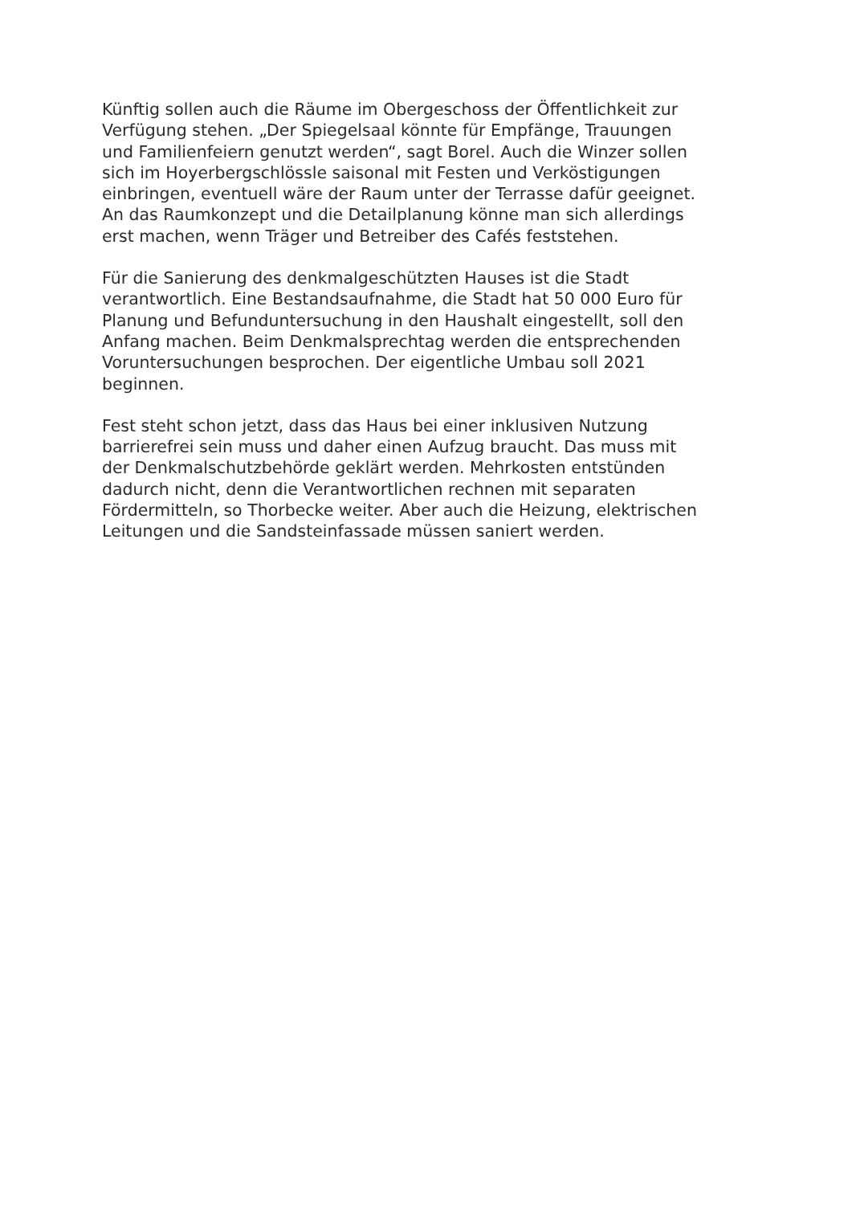Künftig sollen auch die Räume im Obergeschoss der Öffentlichkeit zur
Verfügung stehen. „Der Spiegelsaal könnte für Empfänge, Trauungen
und Familienfeiern genutzt werden“, sagt Borel. Auch die Winzer sollen
sich im Hoyerbergschlössle saisonal mit Festen und Verköstigungen
einbringen, eventuell wäre der Raum unter der Terrasse dafür geeignet.
An das Raumkonzept und die Detailplanung könne man sich allerdings
erst machen, wenn Träger und Betreiber des Cafés feststehen.
Für die Sanierung des denkmalgeschützten Hauses ist die Stadt
verantwortlich. Eine Bestandsaufnahme, die Stadt hat 50 000 Euro für
Planung und Befunduntersuchung in den Haushalt eingestellt, soll den
Anfang machen. Beim Denkmalsprechtag werden die entsprechenden
Voruntersuchungen besprochen. Der eigentliche Umbau soll 2021
beginnen.
Fest steht schon jetzt, dass das Haus bei einer inklusiven Nutzung
barrierefrei sein muss und daher einen Aufzug braucht. Das muss mit
der Denkmalschutzbehörde geklärt werden. Mehrkosten entstünden
dadurch nicht, denn die Verantwortlichen rechnen mit separaten
Fördermitteln, so Thorbecke weiter. Aber auch die Heizung, elektrischen
Leitungen und die Sandsteinfassade müssen saniert werden.